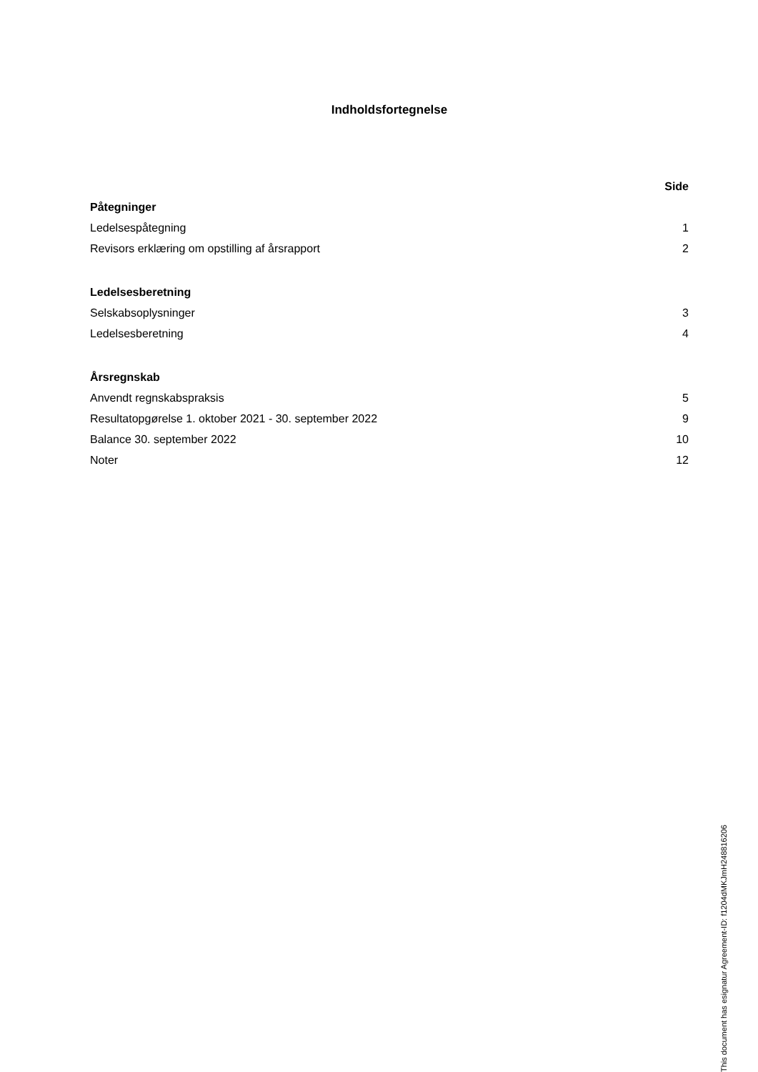Indholdsfortegnelse
| | Side |
| Påtegninger | |
| Ledelsespåtegning | 1 |
| Revisors erklæring om opstilling af årsrapport | 2 |
| Ledelsesberetning | |
| Selskabsoplysninger | 3 |
| Ledelsesberetning | 4 |
| Årsregnskab | |
| Anvendt regnskabspraksis | 5 |
| Resultatopgørelse 1. oktober 2021 - 30. september 2022 | 9 |
| Balance 30. september 2022 | 10 |
| Noter | 12 |
This document has esignatur Agreement-ID: f1204dMKJmH248816206